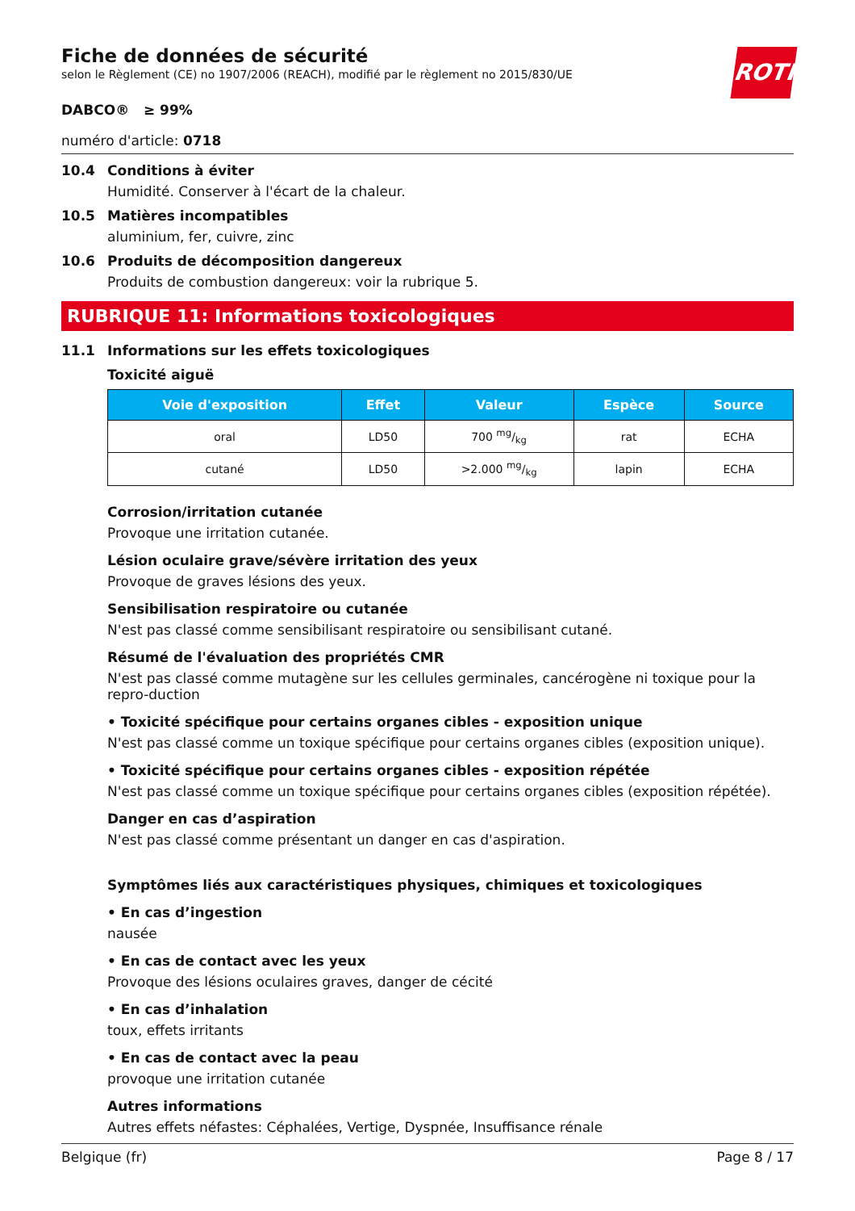ROTH
Fiche de données de sécurité
selon le Règlement (CE) no 1907/2006 (REACH), modifié par le règlement no 2015/830/UE
DABCO® ≥ 99%
numéro d'article: 0718
10.4 Conditions à éviter
Humidité. Conserver à l'écart de la chaleur.
10.5 Matières incompatibles
aluminium, fer, cuivre, zinc
10.6 Produits de décomposition dangereux
Produits de combustion dangereux: voir la rubrique 5.
RUBRIQUE 11: Informations toxicologiques
11.1 Informations sur les effets toxicologiques
Toxicité aiguë
| Voie d'exposition | Effet | Valeur | Espèce | Source |
| --- | --- | --- | --- | --- |
| oral | LD50 | 700 mg/kg | rat | ECHA |
| cutané | LD50 | >2.000 mg/kg | lapin | ECHA |
Corrosion/irritation cutanée
Provoque une irritation cutanée.
Lésion oculaire grave/sévère irritation des yeux
Provoque de graves lésions des yeux.
Sensibilisation respiratoire ou cutanée
N'est pas classé comme sensibilisant respiratoire ou sensibilisant cutané.
Résumé de l'évaluation des propriétés CMR
N'est pas classé comme mutagène sur les cellules germinales, cancérogène ni toxique pour la repro-duction
• Toxicité spécifique pour certains organes cibles - exposition unique
N'est pas classé comme un toxique spécifique pour certains organes cibles (exposition unique).
• Toxicité spécifique pour certains organes cibles - exposition répétée
N'est pas classé comme un toxique spécifique pour certains organes cibles (exposition répétée).
Danger en cas d’aspiration
N'est pas classé comme présentant un danger en cas d'aspiration.
Symptômes liés aux caractéristiques physiques, chimiques et toxicologiques
• En cas d’ingestion
nausée
• En cas de contact avec les yeux
Provoque des lésions oculaires graves, danger de cécité
• En cas d’inhalation
toux, effets irritants
• En cas de contact avec la peau
provoque une irritation cutanée
Autres informations
Autres effets néfastes: Céphalées, Vertige, Dyspnée, Insuffisance rénale
Belgique (fr) Page 8 / 17